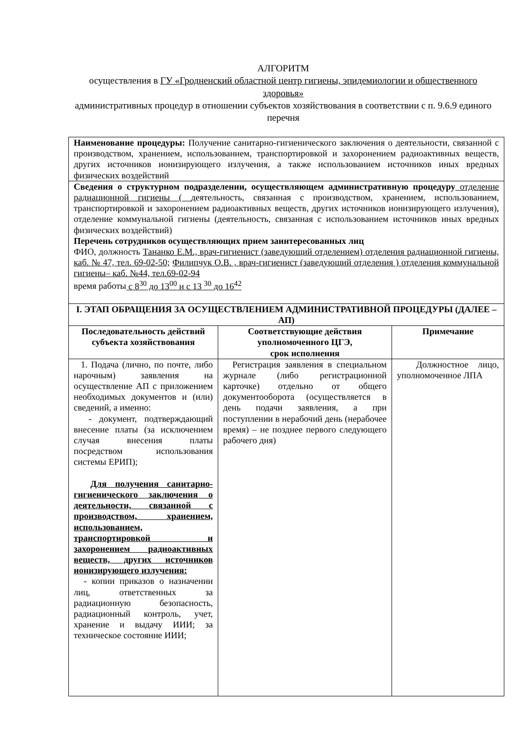АЛГОРИТМ
осуществления в ГУ «Гродненский областной центр гигиены, эпидемиологии и общественного здоровья»
административных процедур в отношении субъектов хозяйствования в соответствии с п. 9.6.9 единого перечня
| Наименование процедуры: Получение санитарно-гигиенического заключения о деятельности, связанной с производством, хранением, использованием, транспортировкой и захоронением радиоактивных веществ, других источников ионизирующего излучения, а также использованием источников иных вредных физических воздействий | | |
| Сведения о структурном подразделении, осуществляющем административную процедуру отделение радиационной гигиены ( деятельность, связанная с производством, хранением, использованием, транспортировкой и захоронением радиоактивных веществ, других источников ионизирующего излучения), отделение коммунальной гигиены (деятельность, связанная с использованием источников иных вредных физических воздействий) Перечень сотрудников осуществляющих прием заинтересованных лиц ФИО, должность Тананко Е.М., врач-гигиенист (заведующий отделением) отделения радиационной гигиены, каб. № 47, тел. 69-02-50; Филипчук О.В. , врач-гигиенист (заведующий отделения ) отделения коммунальной гигиены– каб. №44, тел.69-02-94 время работы с 8<sup>30</sup> до 13<sup>00</sup> и с 13 <sup>30</sup> до 16<sup>42</sup> | | |
| I. ЭТАП ОБРАЩЕНИЯ ЗА ОСУЩЕСТВЛЕНИЕМ АДМИНИСТРАТИВНОЙ ПРОЦЕДУРЫ (ДАЛЕЕ – АП) | | |
| Последовательность действий субъекта хозяйствования | Соответствующие действия уполномоченного ЦГЭ, срок исполнения | Примечание |
| 1. Подача (лично, по почте, либо нарочным) заявления на осуществление АП с приложением необходимых документов и (или) сведений, а именно: - документ, подтверждающий внесение платы (за исключением случая внесения платы посредством использования системы ЕРИП); Для получения санитарно-гигиенического заключения о деятельности, связанной с производством, хранением, использованием, транспортировкой и захоронением радиоактивных веществ, других источников ионизирующего излучения: - копии приказов о назначении лиц, ответственных за радиационную безопасность, радиационный контроль, учет, хранение и выдачу ИИИ; за техническое состояние ИИИ; | Регистрация заявления в специальном журнале (либо регистрационной карточке) отдельно от общего документооборота (осуществляется в день подачи заявления, а при поступлении в нерабочий день (нерабочее время) – не позднее первого следующего рабочего дня) | Должностное лицо, уполномоченное ЛПА |